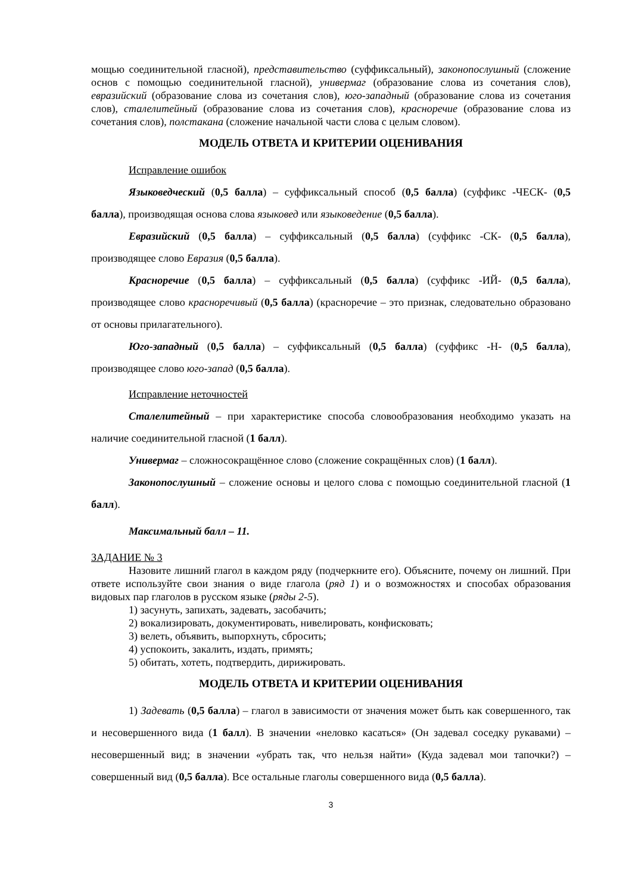мощью соединительной гласной), представительство (суффиксальный), законопослушный (сложение основ с помощью соединительной гласной), универмаг (образование слова из сочетания слов), евразийский (образование слова из сочетания слов), юго-западный (образование слова из сочетания слов), сталелитейный (образование слова из сочетания слов), красноречие (образование слова из сочетания слов), полстакана (сложение начальной части слова с целым словом).
МОДЕЛЬ ОТВЕТА И КРИТЕРИИ ОЦЕНИВАНИЯ
Исправление ошибок
Языковедческий (0,5 балла) – суффиксальный способ (0,5 балла) (суффикс -ЧЕСК- (0,5 балла), производящая основа слова языковед или языковедение (0,5 балла).
Евразийский (0,5 балла) – суффиксальный (0,5 балла) (суффикс -СК- (0,5 балла), производящее слово Евразия (0,5 балла).
Красноречие (0,5 балла) – суффиксальный (0,5 балла) (суффикс -ИЙ- (0,5 балла), производящее слово красноречивый (0,5 балла) (красноречие – это признак, следовательно образовано от основы прилагательного).
Юго-западный (0,5 балла) – суффиксальный (0,5 балла) (суффикс -Н- (0,5 балла), производящее слово юго-запад (0,5 балла).
Исправление неточностей
Сталелитейный – при характеристике способа словообразования необходимо указать на наличие соединительной гласной (1 балл).
Универмаг – сложносокращённое слово (сложение сокращённых слов) (1 балл).
Законопослушный – сложение основы и целого слова с помощью соединительной гласной (1 балл).
Максимальный балл – 11.
ЗАДАНИЕ № 3
Назовите лишний глагол в каждом ряду (подчеркните его). Объясните, почему он лишний. При ответе используйте свои знания о виде глагола (ряд 1) и о возможностях и способах образования видовых пар глаголов в русском языке (ряды 2-5).
1) засунуть, запихать, задевать, засобачить;
2) вокализировать, документировать, нивелировать, конфисковать;
3) велеть, объявить, выпорхнуть, сбросить;
4) успокоить, закалить, издать, примять;
5) обитать, хотеть, подтвердить, дирижировать.
МОДЕЛЬ ОТВЕТА И КРИТЕРИИ ОЦЕНИВАНИЯ
1) Задевать (0,5 балла) – глагол в зависимости от значения может быть как совершенного, так и несовершенного вида (1 балл). В значении «неловко касаться» (Он задевал соседку рукавами) – несовершенный вид; в значении «убрать так, что нельзя найти» (Куда задевал мои тапочки?) – совершенный вид (0,5 балла). Все остальные глаголы совершенного вида (0,5 балла).
3